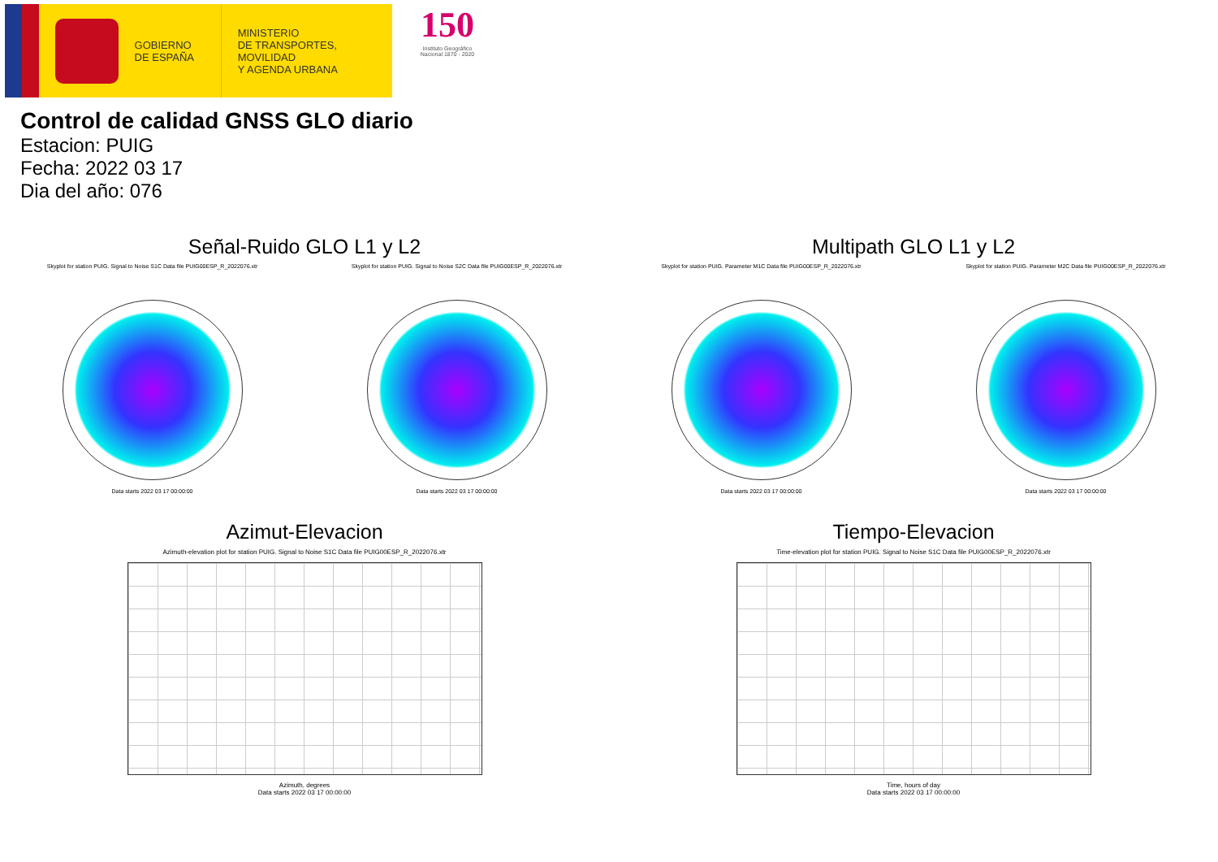GOBIERNO
DE ESPAÑA
MINISTERIO
DE TRANSPORTES, MOVILIDAD
Y AGENDA URBANA
150
Instituto Geográfico Nacional 1870 - 2020
Control de calidad GNSS GLO diario
Estacion: PUIG
Fecha: 2022 03 17
Dia del año: 076
Señal-Ruido GLO L1 y L2
Skyplot for station PUIG. Signal to Noise S1C Data file PUIG00ESP_R_2022076.xtr
Data starts 2022 03 17 00:00:00
Skyplot for station PUIG. Signal to Noise S2C Data file PUIG00ESP_R_2022076.xtr
Data starts 2022 03 17 00:00:00
Multipath GLO L1 y L2
Skyplot for station PUIG. Parameter M1C Data file PUIG00ESP_R_2022076.xtr
Data starts 2022 03 17 00:00:00
Skyplot for station PUIG. Parameter M2C Data file PUIG00ESP_R_2022076.xtr
Data starts 2022 03 17 00:00:00
Azimut-Elevacion
Azimuth-elevation plot for station PUIG. Signal to Noise S1C Data file PUIG00ESP_R_2022076.xtr
Azimuth, degrees
Data starts 2022 03 17 00:00:00
Tiempo-Elevacion
Time-elevation plot for station PUIG. Signal to Noise S1C Data file PUIG00ESP_R_2022076.xtr
Time, hours of day
Data starts 2022 03 17 00:00:00